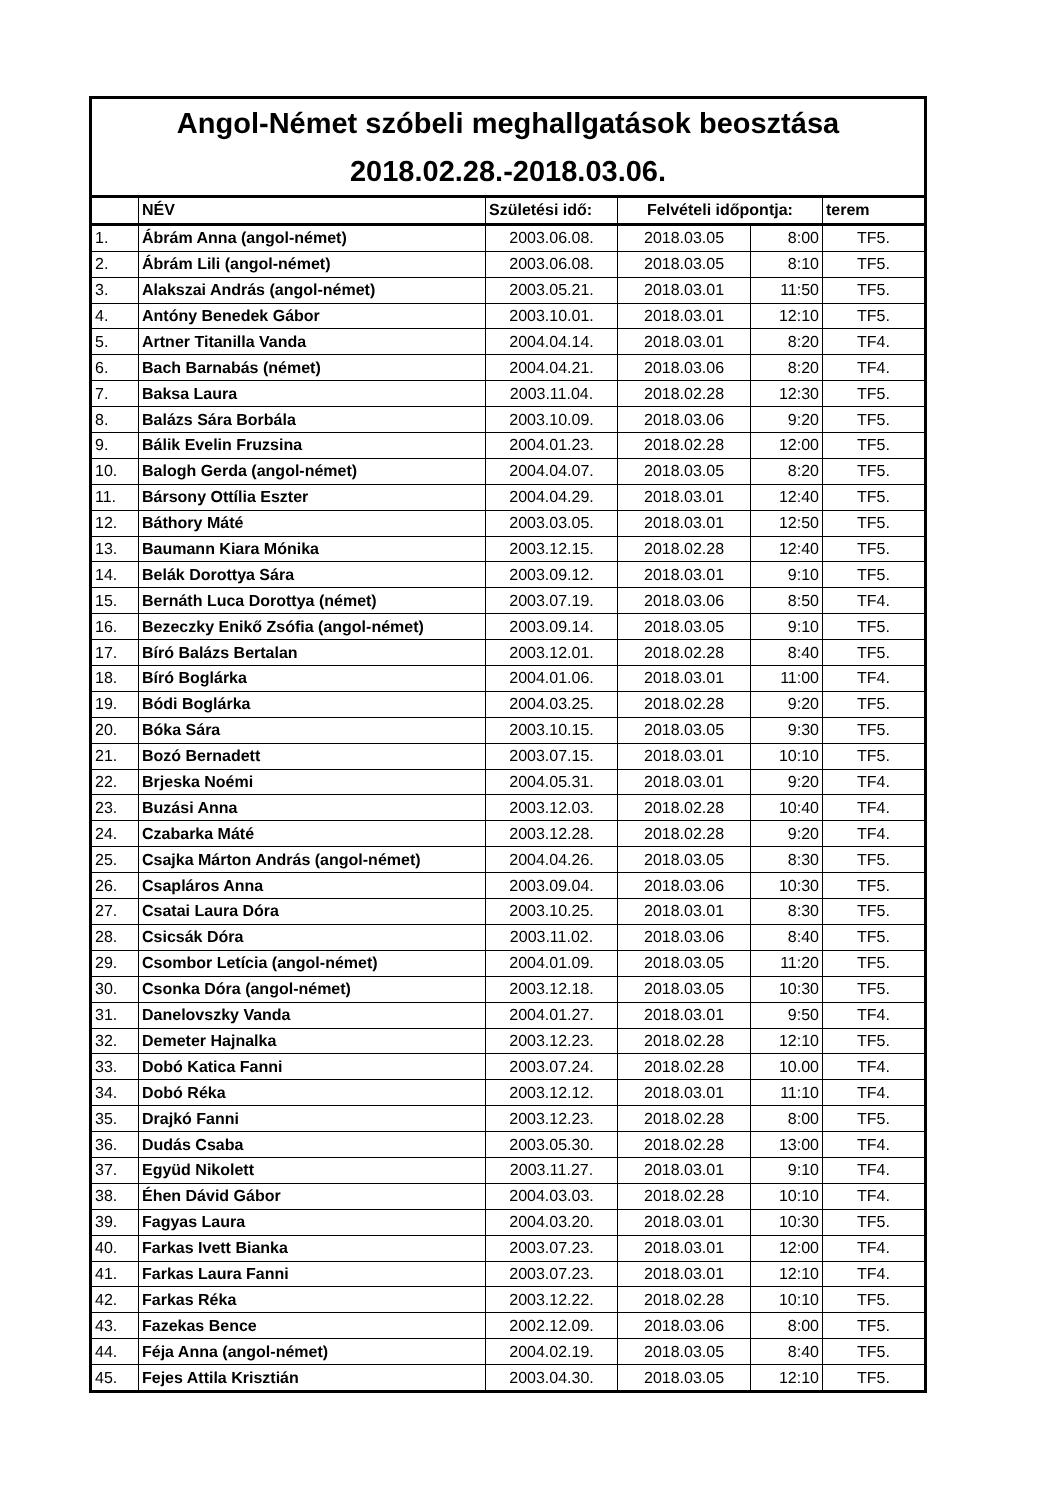| Angol-Német szóbeli meghallgatások beosztása 2018.02.28.-2018.03.06. | | | | | |
| | NÉV | Születési idő: | Felvételi időpontja: | | terem |
| 1. | Ábrám Anna (angol-német) | 2003.06.08. | 2018.03.05 | 8:00 | TF5. |
| 2. | Ábrám Lili (angol-német) | 2003.06.08. | 2018.03.05 | 8:10 | TF5. |
| 3. | Alakszai András (angol-német) | 2003.05.21. | 2018.03.01 | 11:50 | TF5. |
| 4. | Antóny Benedek Gábor | 2003.10.01. | 2018.03.01 | 12:10 | TF5. |
| 5. | Artner Titanilla Vanda | 2004.04.14. | 2018.03.01 | 8:20 | TF4. |
| 6. | Bach Barnabás (német) | 2004.04.21. | 2018.03.06 | 8:20 | TF4. |
| 7. | Baksa Laura | 2003.11.04. | 2018.02.28 | 12:30 | TF5. |
| 8. | Balázs Sára Borbála | 2003.10.09. | 2018.03.06 | 9:20 | TF5. |
| 9. | Bálik Evelin Fruzsina | 2004.01.23. | 2018.02.28 | 12:00 | TF5. |
| 10. | Balogh Gerda (angol-német) | 2004.04.07. | 2018.03.05 | 8:20 | TF5. |
| 11. | Bársony Ottília Eszter | 2004.04.29. | 2018.03.01 | 12:40 | TF5. |
| 12. | Báthory Máté | 2003.03.05. | 2018.03.01 | 12:50 | TF5. |
| 13. | Baumann Kiara Mónika | 2003.12.15. | 2018.02.28 | 12:40 | TF5. |
| 14. | Belák Dorottya Sára | 2003.09.12. | 2018.03.01 | 9:10 | TF5. |
| 15. | Bernáth Luca Dorottya (német) | 2003.07.19. | 2018.03.06 | 8:50 | TF4. |
| 16. | Bezeczky Enikő Zsófia (angol-német) | 2003.09.14. | 2018.03.05 | 9:10 | TF5. |
| 17. | Bíró Balázs Bertalan | 2003.12.01. | 2018.02.28 | 8:40 | TF5. |
| 18. | Bíró Boglárka | 2004.01.06. | 2018.03.01 | 11:00 | TF4. |
| 19. | Bódi Boglárka | 2004.03.25. | 2018.02.28 | 9:20 | TF5. |
| 20. | Bóka Sára | 2003.10.15. | 2018.03.05 | 9:30 | TF5. |
| 21. | Bozó Bernadett | 2003.07.15. | 2018.03.01 | 10:10 | TF5. |
| 22. | Brjeska Noémi | 2004.05.31. | 2018.03.01 | 9:20 | TF4. |
| 23. | Buzási Anna | 2003.12.03. | 2018.02.28 | 10:40 | TF4. |
| 24. | Czabarka Máté | 2003.12.28. | 2018.02.28 | 9:20 | TF4. |
| 25. | Csajka Márton András (angol-német) | 2004.04.26. | 2018.03.05 | 8:30 | TF5. |
| 26. | Csapláros Anna | 2003.09.04. | 2018.03.06 | 10:30 | TF5. |
| 27. | Csatai Laura Dóra | 2003.10.25. | 2018.03.01 | 8:30 | TF5. |
| 28. | Csicsák Dóra | 2003.11.02. | 2018.03.06 | 8:40 | TF5. |
| 29. | Csombor Letícia (angol-német) | 2004.01.09. | 2018.03.05 | 11:20 | TF5. |
| 30. | Csonka Dóra (angol-német) | 2003.12.18. | 2018.03.05 | 10:30 | TF5. |
| 31. | Danelovszky Vanda | 2004.01.27. | 2018.03.01 | 9:50 | TF4. |
| 32. | Demeter Hajnalka | 2003.12.23. | 2018.02.28 | 12:10 | TF5. |
| 33. | Dobó Katica Fanni | 2003.07.24. | 2018.02.28 | 10.00 | TF4. |
| 34. | Dobó Réka | 2003.12.12. | 2018.03.01 | 11:10 | TF4. |
| 35. | Drajkó Fanni | 2003.12.23. | 2018.02.28 | 8:00 | TF5. |
| 36. | Dudás Csaba | 2003.05.30. | 2018.02.28 | 13:00 | TF4. |
| 37. | Együd Nikolett | 2003.11.27. | 2018.03.01 | 9:10 | TF4. |
| 38. | Éhen Dávid Gábor | 2004.03.03. | 2018.02.28 | 10:10 | TF4. |
| 39. | Fagyas Laura | 2004.03.20. | 2018.03.01 | 10:30 | TF5. |
| 40. | Farkas Ivett Bianka | 2003.07.23. | 2018.03.01 | 12:00 | TF4. |
| 41. | Farkas Laura Fanni | 2003.07.23. | 2018.03.01 | 12:10 | TF4. |
| 42. | Farkas Réka | 2003.12.22. | 2018.02.28 | 10:10 | TF5. |
| 43. | Fazekas Bence | 2002.12.09. | 2018.03.06 | 8:00 | TF5. |
| 44. | Féja Anna (angol-német) | 2004.02.19. | 2018.03.05 | 8:40 | TF5. |
| 45. | Fejes Attila Krisztián | 2003.04.30. | 2018.03.05 | 12:10 | TF5. |